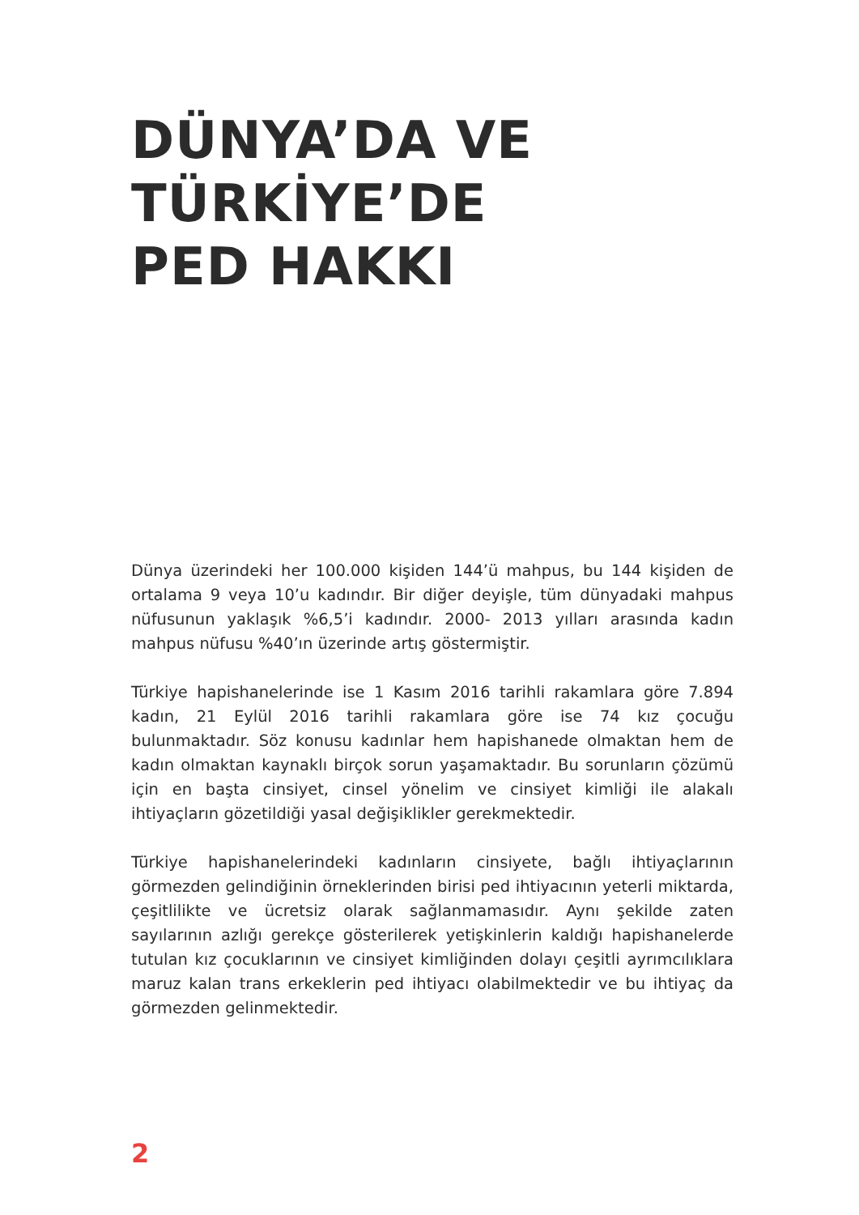DÜNYA’DA VE
TÜRKİYE’DE
PED HAKKI
Dünya üzerindeki her 100.000 kişiden 144’ü mahpus, bu 144 kişiden de ortalama 9 veya 10’u kadındır. Bir diğer deyişle, tüm dünyadaki mahpus nüfusunun yaklaşık %6,5’i kadındır. 2000- 2013 yılları arasında kadın mahpus nüfusu %40’ın üzerinde artış göstermiştir.
Türkiye hapishanelerinde ise 1 Kasım 2016 tarihli rakamlara göre 7.894 kadın, 21 Eylül 2016 tarihli rakamlara göre ise 74 kız çocuğu bulunmaktadır. Söz konusu kadınlar hem hapishanede olmaktan hem de kadın olmaktan kaynaklı birçok sorun yaşamaktadır. Bu sorunların çözümü için en başta cinsiyet, cinsel yönelim ve cinsiyet kimliği ile alakalı ihtiyaçların gözetildiği yasal değişiklikler gerekmektedir.
Türkiye hapishanelerindeki kadınların cinsiyete, bağlı ihtiyaçlarının görmezden gelindiğinin örneklerinden birisi ped ihtiyacının yeterli miktarda, çeşitlilikte ve ücretsiz olarak sağlanmamasıdır. Aynı şekilde zaten sayılarının azlığı gerekçe gösterilerek yetişkinlerin kaldığı hapishanelerde tutulan kız çocuklarının ve cinsiyet kimliğinden dolayı çeşitli ayrımcılıklara maruz kalan trans erkeklerin ped ihtiyacı olabilmektedir ve bu ihtiyaç da görmezden gelinmektedir.
2